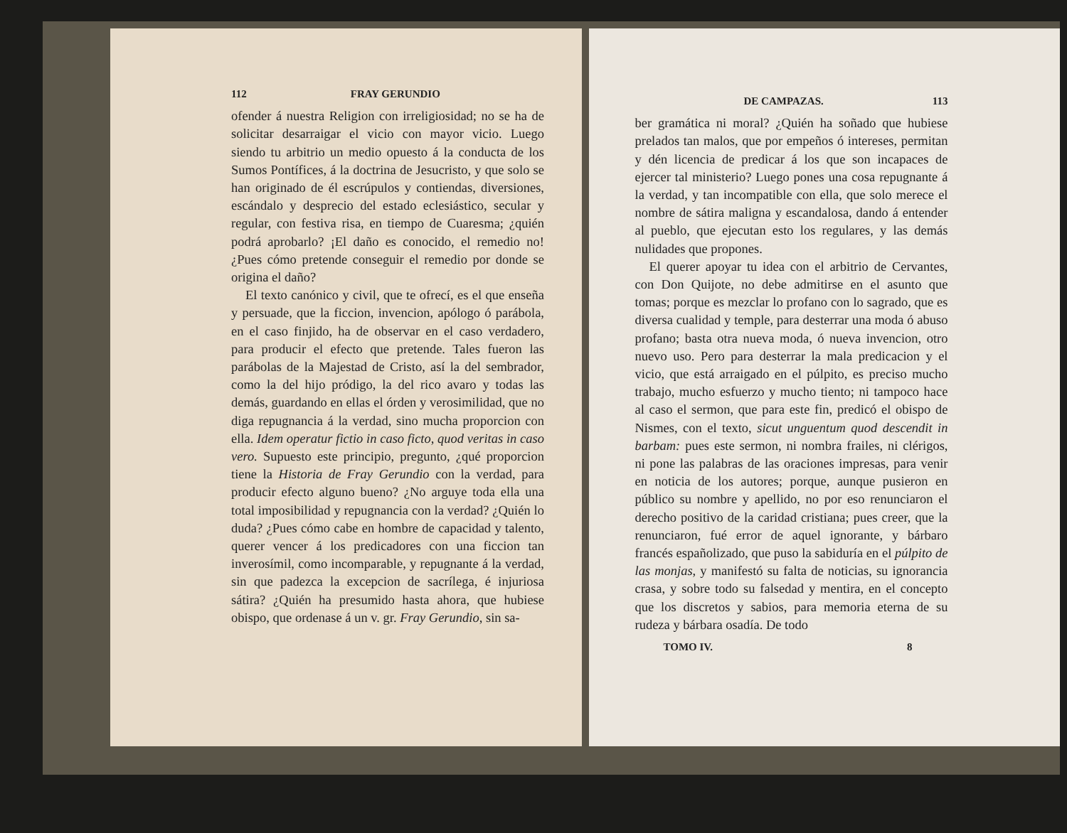112 FRAY GERUNDIO
ofender á nuestra Religion con irreligiosidad; no se ha de solicitar desarraigar el vicio con mayor vicio. Luego siendo tu arbitrio un medio opuesto á la conducta de los Sumos Pontífices, á la doctrina de Jesucristo, y que solo se han originado de él escrúpulos y contiendas, diversiones, escándalo y desprecio del estado eclesiástico, secular y regular, con festiva risa, en tiempo de Cuaresma; ¿quién podrá aprobarlo? ¡El daño es conocido, el remedio no! ¿Pues cómo pretende conseguir el remedio por donde se origina el daño?
El texto canónico y civil, que te ofrecí, es el que enseña y persuade, que la ficcion, invencion, apólogo ó parábola, en el caso finjido, ha de observar en el caso verdadero, para producir el efecto que pretende. Tales fueron las parábolas de la Majestad de Cristo, así la del sembrador, como la del hijo pródigo, la del rico avaro y todas las demás, guardando en ellas el órden y verosimilidad, que no diga repugnancia á la verdad, sino mucha proporcion con ella. Idem operatur fictio in caso ficto, quod veritas in caso vero. Supuesto este principio, pregunto, ¿qué proporcion tiene la Historia de Fray Gerundio con la verdad, para producir efecto alguno bueno? ¿No arguye toda ella una total imposibilidad y repugnancia con la verdad? ¿Quién lo duda? ¿Pues cómo cabe en hombre de capacidad y talento, querer vencer á los predicadores con una ficcion tan inverosímil, como incomparable, y repugnante á la verdad, sin que padezca la excepcion de sacrílega, é injuriosa sátira? ¿Quién ha presumido hasta ahora, que hubiese obispo, que ordenase á un v. gr. Fray Gerundio, sin sa-
DE CAMPAZAS. 113
ber gramática ni moral? ¿Quién ha soñado que hubiese prelados tan malos, que por empeños ó intereses, permitan y dén licencia de predicar á los que son incapaces de ejercer tal ministerio? Luego pones una cosa repugnante á la verdad, y tan incompatible con ella, que solo merece el nombre de sátira maligna y escandalosa, dando á entender al pueblo, que ejecutan esto los regulares, y las demás nulidades que propones.
El querer apoyar tu idea con el arbitrio de Cervantes, con Don Quijote, no debe admitirse en el asunto que tomas; porque es mezclar lo profano con lo sagrado, que es diversa cualidad y temple, para desterrar una moda ó abuso profano; basta otra nueva moda, ó nueva invencion, otro nuevo uso. Pero para desterrar la mala predicacion y el vicio, que está arraigado en el púlpito, es preciso mucho trabajo, mucho esfuerzo y mucho tiento; ni tampoco hace al caso el sermon, que para este fin, predicó el obispo de Nismes, con el texto, sicut unguentum quod descendit in barbam: pues este sermon, ni nombra frailes, ni clérigos, ni pone las palabras de las oraciones impresas, para venir en noticia de los autores; porque, aunque pusieron en público su nombre y apellido, no por eso renunciaron el derecho positivo de la caridad cristiana; pues creer, que la renunciaron, fué error de aquel ignorante, y bárbaro francés españolizado, que puso la sabiduría en el púlpito de las monjas, y manifestó su falta de noticias, su ignorancia crasa, y sobre todo su falsedad y mentira, en el concepto que los discretos y sabios, para memoria eterna de su rudeza y bárbara osadía. De todo
TOMO IV. 8